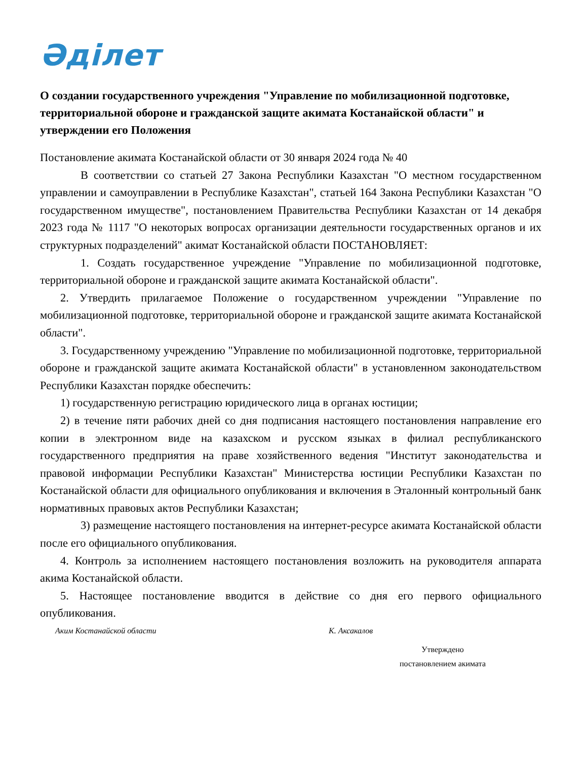Әділет
О создании государственного учреждения "Управление по мобилизационной подготовке, территориальной обороне и гражданской защите акимата Костанайской области" и утверждении его Положения
Постановление акимата Костанайской области от 30 января 2024 года № 40
В соответствии со статьей 27 Закона Республики Казахстан "О местном государственном управлении и самоуправлении в Республике Казахстан", статьей 164 Закона Республики Казахстан "О государственном имуществе", постановлением Правительства Республики Казахстан от 14 декабря 2023 года № 1117 "О некоторых вопросах организации деятельности государственных органов и их структурных подразделений" акимат Костанайской области ПОСТАНОВЛЯЕТ:
1. Создать государственное учреждение "Управление по мобилизационной подготовке, территориальной обороне и гражданской защите акимата Костанайской области".
2. Утвердить прилагаемое Положение о государственном учреждении "Управление по мобилизационной подготовке, территориальной обороне и гражданской защите акимата Костанайской области".
3. Государственному учреждению "Управление по мобилизационной подготовке, территориальной обороне и гражданской защите акимата Костанайской области" в установленном законодательством Республики Казахстан порядке обеспечить:
1) государственную регистрацию юридического лица в органах юстиции;
2) в течение пяти рабочих дней со дня подписания настоящего постановления направление его копии в электронном виде на казахском и русском языках в филиал республиканского государственного предприятия на праве хозяйственного ведения "Институт законодательства и правовой информации Республики Казахстан" Министерства юстиции Республики Казахстан по Костанайской области для официального опубликования и включения в Эталонный контрольный банк нормативных правовых актов Республики Казахстан;
3) размещение настоящего постановления на интернет-ресурсе акимата Костанайской области после его официального опубликования.
4. Контроль за исполнением настоящего постановления возложить на руководителя аппарата акима Костанайской области.
5. Настоящее постановление вводится в действие со дня его первого официального опубликования.
Аким Костанайской области К. Аксакалов
Утверждено
постановлением акимата